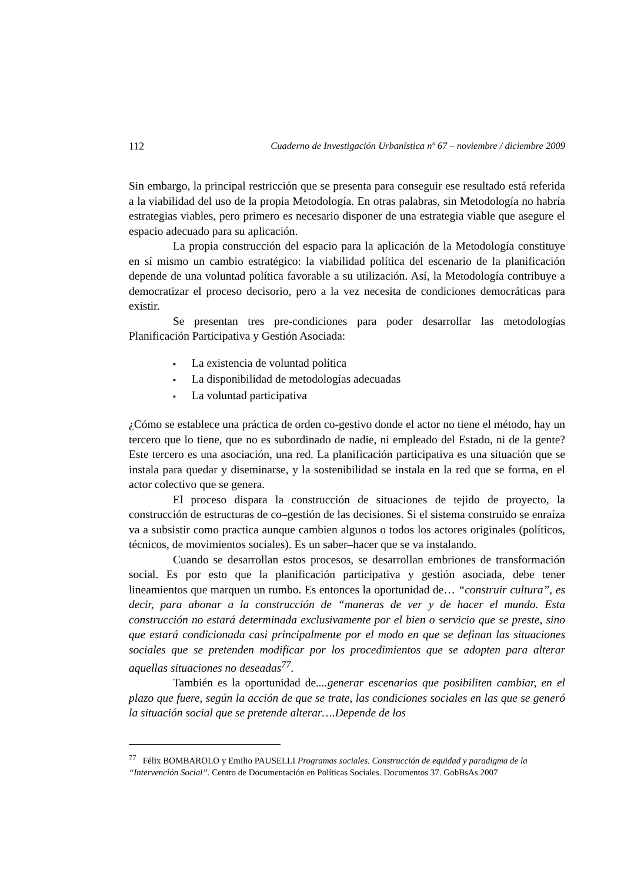112 Cuaderno de Investigación Urbanística nº 67 – noviembre / diciembre 2009
Sin embargo, la principal restricción que se presenta para conseguir ese resultado está referida a la viabilidad del uso de la propia Metodología. En otras palabras, sin Metodología no habría estrategias viables, pero primero es necesario disponer de una estrategia viable que asegure el espacio adecuado para su aplicación.
La propia construcción del espacio para la aplicación de la Metodología constituye en sí mismo un cambio estratégico: la viabilidad política del escenario de la planificación depende de una voluntad política favorable a su utilización. Así, la Metodología contribuye a democratizar el proceso decisorio, pero a la vez necesita de condiciones democráticas para existir.
Se presentan tres pre-condiciones para poder desarrollar las metodologías Planificación Participativa y Gestión Asociada:
La existencia de voluntad política
La disponibilidad de metodologías adecuadas
La voluntad participativa
¿Cómo se establece una práctica de orden co-gestivo donde el actor no tiene el método, hay un tercero que lo tiene, que no es subordinado de nadie, ni empleado del Estado, ni de la gente? Este tercero es una asociación, una red. La planificación participativa es una situación que se instala para quedar y diseminarse, y la sostenibilidad se instala en la red que se forma, en el actor colectivo que se genera.
El proceso dispara la construcción de situaciones de tejido de proyecto, la construcción de estructuras de co–gestión de las decisiones. Si el sistema construido se enraíza va a subsistir como practica aunque cambien algunos o todos los actores originales (políticos, técnicos, de movimientos sociales). Es un saber–hacer que se va instalando.
Cuando se desarrollan estos procesos, se desarrollan embriones de transformación social. Es por esto que la planificación participativa y gestión asociada, debe tener lineamientos que marquen un rumbo. Es entonces la oportunidad de… “construir cultura”, es decir, para abonar a la construcción de “maneras de ver y de hacer el mundo. Esta construcción no estará determinada exclusivamente por el bien o servicio que se preste, sino que estará condicionada casi principalmente por el modo en que se definan las situaciones sociales que se pretenden modificar por los procedimientos que se adopten para alterar aquellas situaciones no deseadas<sup>77</sup>.
También es la oportunidad de....generar escenarios que posibiliten cambiar, en el plazo que fuere, según la acción de que se trate, las condiciones sociales en las que se generó la situación social que se pretende alterar….Depende de los
<sup>77</sup> Félix BOMBAROLO y Emilio PAUSELLI Programas sociales. Construcción de equidad y paradigma de la “Intervención Social”. Centro de Documentación en Políticas Sociales. Documentos 37. GobBsAs 2007